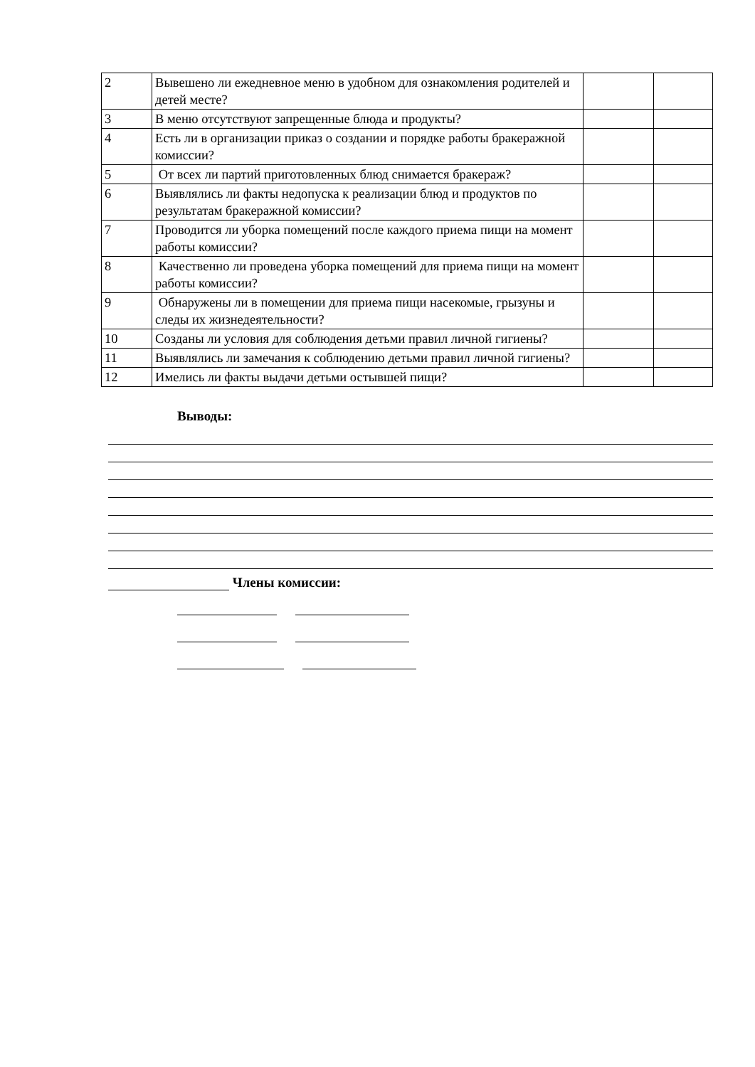| 2 | Вывешено ли ежедневное меню в удобном для ознакомления родителей и детей месте? | | |
| 3 | В меню отсутствуют запрещенные блюда и продукты? | | |
| 4 | Есть ли в организации приказ о создании и порядке работы бракеражной комиссии? | | |
| 5 | От всех ли партий приготовленных блюд снимается бракераж? | | |
| 6 | Выявлялись ли факты недопуска к реализации блюд и продуктов по результатам бракеражной комиссии? | | |
| 7 | Проводится ли уборка помещений после каждого приема пищи на момент работы комиссии? | | |
| 8 | Качественно ли проведена уборка помещений для приема пищи на момент работы комиссии? | | |
| 9 | Обнаружены ли в помещении для приема пищи насекомые, грызуны и следы их жизнедеятельности? | | |
| 10 | Созданы ли условия для соблюдения детьми правил личной гигиены? | | |
| 11 | Выявлялись ли замечания к соблюдению детьми правил личной гигиены? | | |
| 12 | Имелись ли факты выдачи детьми остывшей пищи? | | |
Выводы:
Члены комиссии: